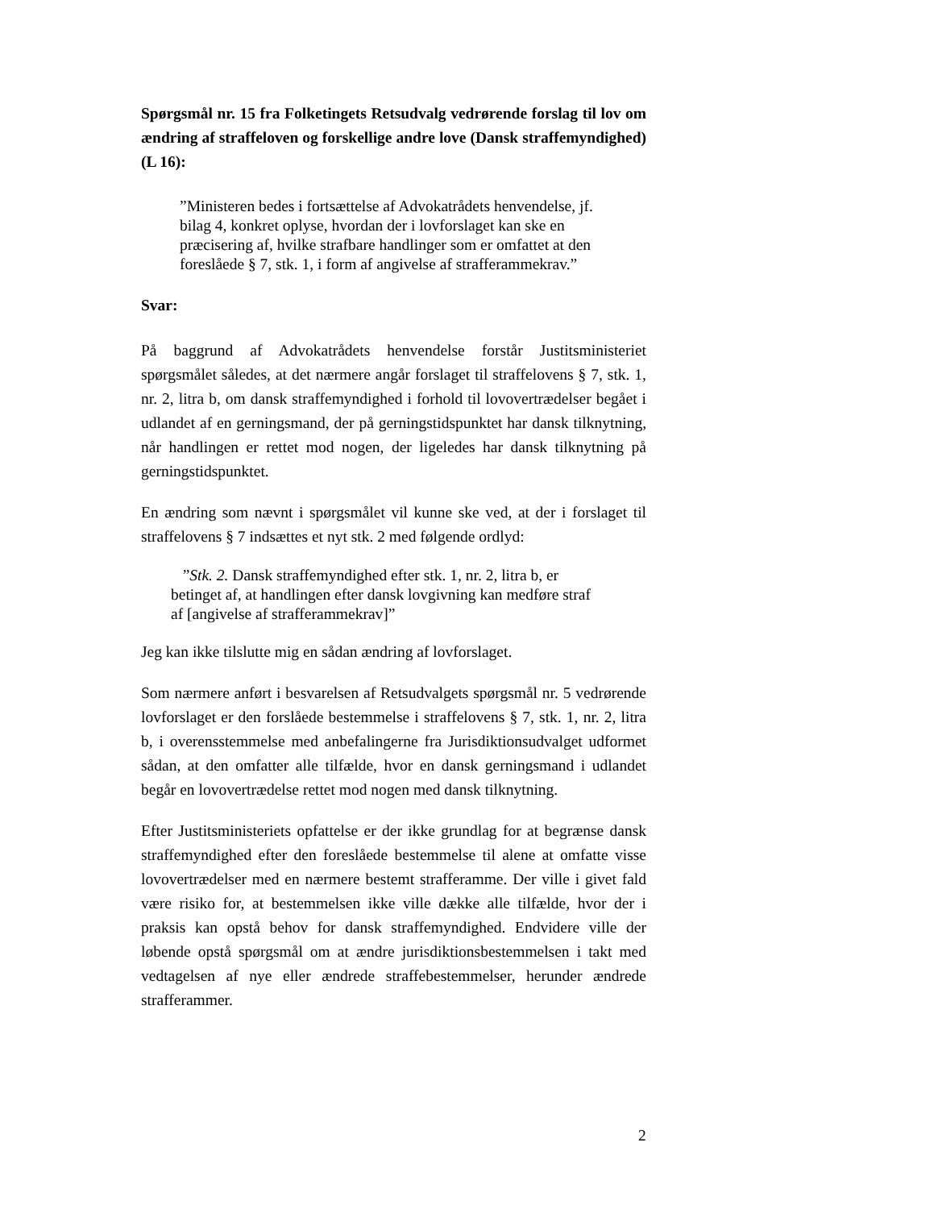Spørgsmål nr. 15 fra Folketingets Retsudvalg vedrørende forslag til lov om ændring af straffeloven og forskellige andre love (Dansk straffemyndighed) (L 16):
”Ministeren bedes i fortsættelse af Advokatrådets henvendelse, jf. bilag 4, konkret oplyse, hvordan der i lovforslaget kan ske en præcisering af, hvilke strafbare handlinger som er omfattet at den foreslåede § 7, stk. 1, i form af angivelse af strafferammekrav.”
Svar:
På baggrund af Advokatrådets henvendelse forstår Justitsministeriet spørgsmålet således, at det nærmere angår forslaget til straffelovens § 7, stk. 1, nr. 2, litra b, om dansk straffemyndighed i forhold til lovovertrædelser begået i udlandet af en gerningsmand, der på gerningstidspunktet har dansk tilknytning, når handlingen er rettet mod nogen, der ligeledes har dansk tilknytning på gerningstidspunktet.
En ændring som nævnt i spørgsmålet vil kunne ske ved, at der i forslaget til straffelovens § 7 indsættes et nyt stk. 2 med følgende ordlyd:
”Stk. 2. Dansk straffemyndighed efter stk. 1, nr. 2, litra b, er betinget af, at handlingen efter dansk lovgivning kan medføre straf af [angivelse af strafferammekrav]”
Jeg kan ikke tilslutte mig en sådan ændring af lovforslaget.
Som nærmere anført i besvarelsen af Retsudvalgets spørgsmål nr. 5 vedrørende lovforslaget er den forslåede bestemmelse i straffelovens § 7, stk. 1, nr. 2, litra b, i overensstemmelse med anbefalingerne fra Jurisdiktionsudvalget udformet sådan, at den omfatter alle tilfælde, hvor en dansk gerningsmand i udlandet begår en lovovertrædelse rettet mod nogen med dansk tilknytning.
Efter Justitsministeriets opfattelse er der ikke grundlag for at begrænse dansk straffemyndighed efter den foreslåede bestemmelse til alene at omfatte visse lovovertrædelser med en nærmere bestemt strafferamme. Der ville i givet fald være risiko for, at bestemmelsen ikke ville dække alle tilfælde, hvor der i praksis kan opstå behov for dansk straffemyndighed. Endvidere ville der løbende opstå spørgsmål om at ændre jurisdiktionsbestemmelsen i takt med vedtagelsen af nye eller ændrede straffebestemmelser, herunder ændrede strafferammer.
2